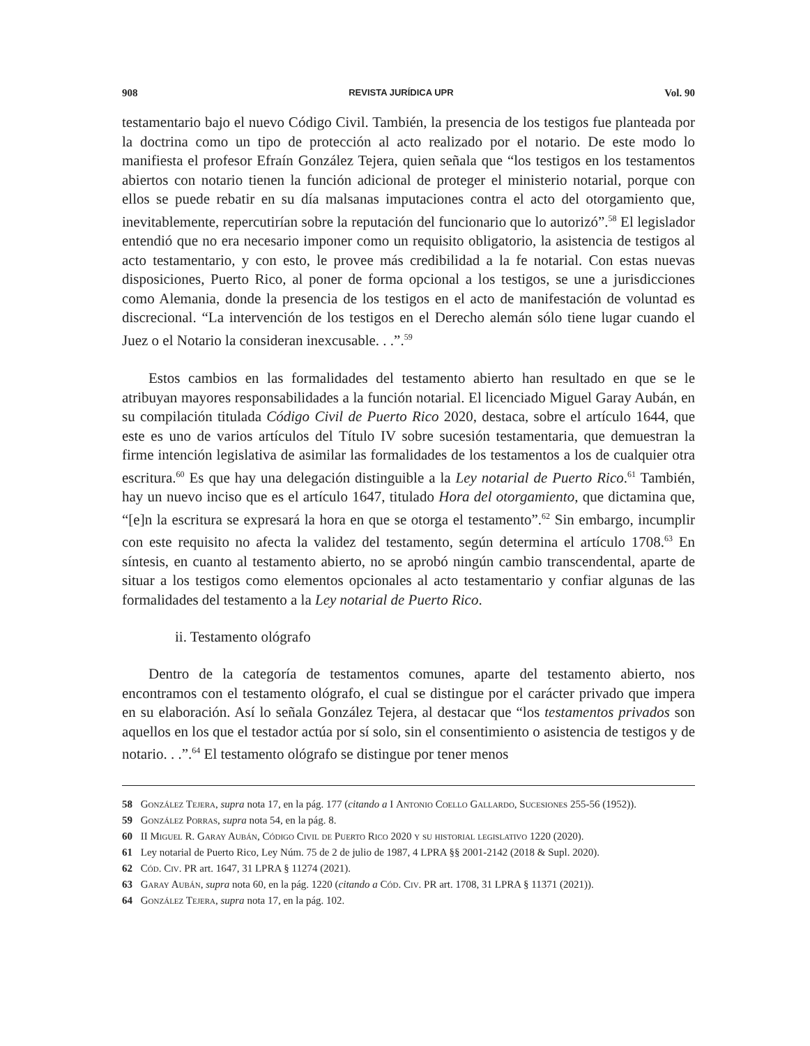908 REVISTA JURÍDICA UPR Vol. 90
testamentario bajo el nuevo Código Civil. También, la presencia de los testigos fue planteada por la doctrina como un tipo de protección al acto realizado por el notario. De este modo lo manifiesta el profesor Efraín González Tejera, quien señala que “los testigos en los testamentos abiertos con notario tienen la función adicional de proteger el ministerio notarial, porque con ellos se puede rebatir en su día malsanas imputaciones contra el acto del otorgamiento que, inevitablemente, repercutirían sobre la reputación del funcionario que lo autorizó”.<sup>58</sup> El legislador entendió que no era necesario imponer como un requisito obligatorio, la asistencia de testigos al acto testamentario, y con esto, le provee más credibilidad a la fe notarial. Con estas nuevas disposiciones, Puerto Rico, al poner de forma opcional a los testigos, se une a jurisdicciones como Alemania, donde la presencia de los testigos en el acto de manifestación de voluntad es discrecional. “La intervención de los testigos en el Derecho alemán sólo tiene lugar cuando el Juez o el Notario la consideran inexcusable. . .”.<sup>59</sup>
Estos cambios en las formalidades del testamento abierto han resultado en que se le atribuyan mayores responsabilidades a la función notarial. El licenciado Miguel Garay Aubán, en su compilación titulada Código Civil de Puerto Rico 2020, destaca, sobre el artículo 1644, que este es uno de varios artículos del Título IV sobre sucesión testamentaria, que demuestran la firme intención legislativa de asimilar las formalidades de los testamentos a los de cualquier otra escritura.<sup>60</sup> Es que hay una delegación distinguible a la Ley notarial de Puerto Rico.<sup>61</sup> También, hay un nuevo inciso que es el artículo 1647, titulado Hora del otorgamiento, que dictamina que, “[e]n la escritura se expresará la hora en que se otorga el testamento”.<sup>62</sup> Sin embargo, incumplir con este requisito no afecta la validez del testamento, según determina el artículo 1708.<sup>63</sup> En síntesis, en cuanto al testamento abierto, no se aprobó ningún cambio transcendental, aparte de situar a los testigos como elementos opcionales al acto testamentario y confiar algunas de las formalidades del testamento a la Ley notarial de Puerto Rico.
ii. Testamento ológrafo
Dentro de la categoría de testamentos comunes, aparte del testamento abierto, nos encontramos con el testamento ológrafo, el cual se distingue por el carácter privado que impera en su elaboración. Así lo señala González Tejera, al destacar que “los testamentos privados son aquellos en los que el testador actúa por sí solo, sin el consentimiento o asistencia de testigos y de notario. . .”.<sup>64</sup> El testamento ológrafo se distingue por tener menos
58 González Tejera, supra nota 17, en la pág. 177 (citando a I Antonio Coello Gallardo, Sucesiones 255-56 (1952)).
59 González Porras, supra nota 54, en la pág. 8.
60 II Miguel R. Garay Aubán, Código Civil de Puerto Rico 2020 y su historial legislativo 1220 (2020).
61 Ley notarial de Puerto Rico, Ley Núm. 75 de 2 de julio de 1987, 4 LPRA §§ 2001-2142 (2018 & Supl. 2020).
62 Cód. Civ. PR art. 1647, 31 LPRA § 11274 (2021).
63 Garay Aubán, supra nota 60, en la pág. 1220 (citando a Cód. Civ. PR art. 1708, 31 LPRA § 11371 (2021)).
64 González Tejera, supra nota 17, en la pág. 102.